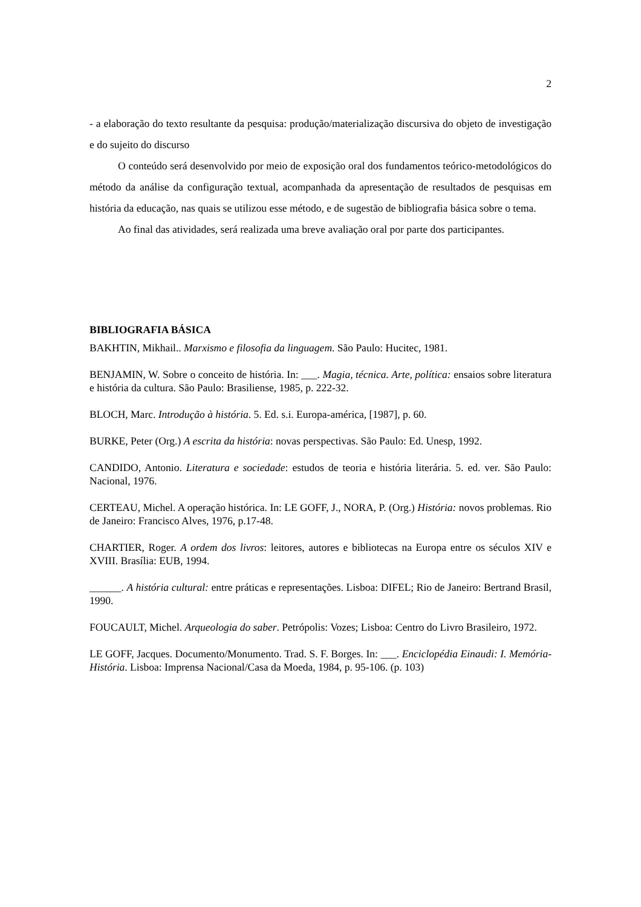2
- a elaboração do texto resultante da pesquisa: produção/materialização discursiva do objeto de investigação e do sujeito do discurso
O conteúdo será desenvolvido por meio de exposição oral dos fundamentos teórico-metodológicos do método da análise da configuração textual, acompanhada da apresentação de resultados de pesquisas em história da educação, nas quais se utilizou esse método, e de sugestão de bibliografia básica sobre o tema.
Ao final das atividades, será realizada uma breve avaliação oral por parte dos participantes.
BIBLIOGRAFIA BÁSICA
BAKHTIN, Mikhail.. Marxismo e filosofia da linguagem. São Paulo: Hucitec, 1981.
BENJAMIN, W. Sobre o conceito de história. In: ___. Magia, técnica. Arte, política: ensaios sobre literatura e história da cultura. São Paulo: Brasiliense, 1985, p. 222-32.
BLOCH, Marc. Introdução à história. 5. Ed. s.i. Europa-américa, [1987], p. 60.
BURKE, Peter (Org.) A escrita da história: novas perspectivas. São Paulo: Ed. Unesp, 1992.
CANDIDO, Antonio. Literatura e sociedade: estudos de teoria e história literária. 5. ed. ver. São Paulo: Nacional, 1976.
CERTEAU, Michel. A operação histórica. In: LE GOFF, J., NORA, P. (Org.) História: novos problemas. Rio de Janeiro: Francisco Alves, 1976, p.17-48.
CHARTIER, Roger. A ordem dos livros: leitores, autores e bibliotecas na Europa entre os séculos XIV e XVIII. Brasília: EUB, 1994.
______. A história cultural: entre práticas e representações. Lisboa: DIFEL; Rio de Janeiro: Bertrand Brasil, 1990.
FOUCAULT, Michel. Arqueologia do saber. Petrópolis: Vozes; Lisboa: Centro do Livro Brasileiro, 1972.
LE GOFF, Jacques. Documento/Monumento. Trad. S. F. Borges. In: ___. Enciclopédia Einaudi: I. Memória-História. Lisboa: Imprensa Nacional/Casa da Moeda, 1984, p. 95-106. (p. 103)